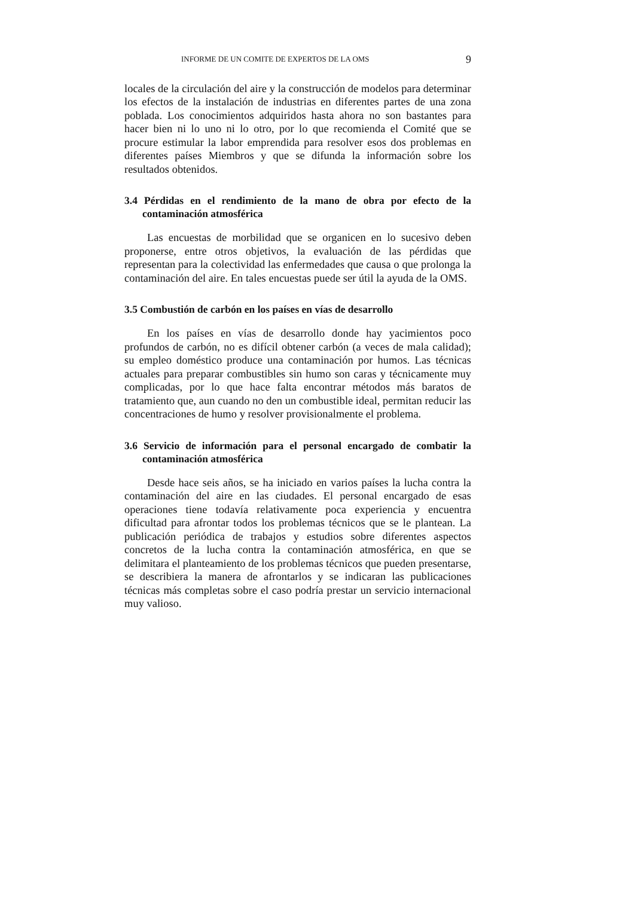INFORME DE UN COMITE DE EXPERTOS DE LA OMS 9
locales de la circulación del aire y la construcción de modelos para determinar los efectos de la instalación de industrias en diferentes partes de una zona poblada. Los conocimientos adquiridos hasta ahora no son bastantes para hacer bien ni lo uno ni lo otro, por lo que recomienda el Comité que se procure estimular la labor emprendida para resolver esos dos problemas en diferentes países Miembros y que se difunda la información sobre los resultados obtenidos.
3.4 Pérdidas en el rendimiento de la mano de obra por efecto de la contaminación atmosférica
Las encuestas de morbilidad que se organicen en lo sucesivo deben proponerse, entre otros objetivos, la evaluación de las pérdidas que representan para la colectividad las enfermedades que causa o que prolonga la contaminación del aire. En tales encuestas puede ser útil la ayuda de la OMS.
3.5 Combustión de carbón en los países en vías de desarrollo
En los países en vías de desarrollo donde hay yacimientos poco profundos de carbón, no es difícil obtener carbón (a veces de mala calidad); su empleo doméstico produce una contaminación por humos. Las técnicas actuales para preparar combustibles sin humo son caras y técnicamente muy complicadas, por lo que hace falta encontrar métodos más baratos de tratamiento que, aun cuando no den un combustible ideal, permitan reducir las concentraciones de humo y resolver provisionalmente el problema.
3.6 Servicio de información para el personal encargado de combatir la contaminación atmosférica
Desde hace seis años, se ha iniciado en varios países la lucha contra la contaminación del aire en las ciudades. El personal encargado de esas operaciones tiene todavía relativamente poca experiencia y encuentra dificultad para afrontar todos los problemas técnicos que se le plantean. La publicación periódica de trabajos y estudios sobre diferentes aspectos concretos de la lucha contra la contaminación atmosférica, en que se delimitara el planteamiento de los problemas técnicos que pueden presentarse, se describiera la manera de afrontarlos y se indicaran las publicaciones técnicas más completas sobre el caso podría prestar un servicio internacional muy valioso.